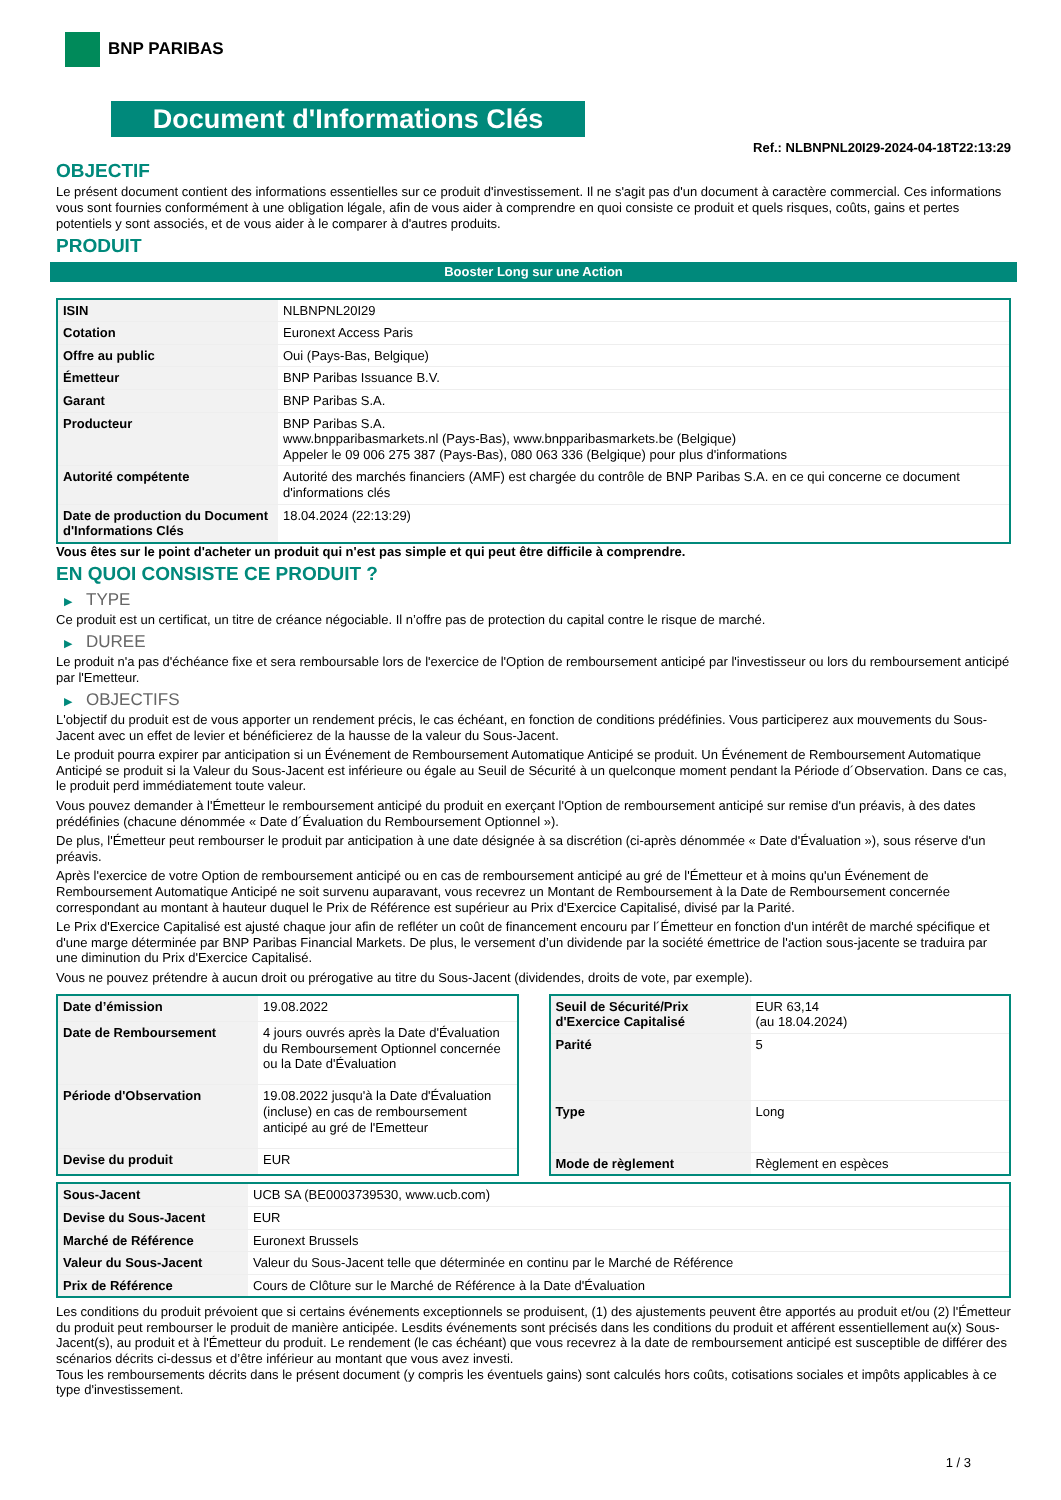BNP PARIBAS
Document d'Informations Clés
Ref.: NLBNPNL20I29-2024-04-18T22:13:29
OBJECTIF
Le présent document contient des informations essentielles sur ce produit d'investissement. Il ne s'agit pas d'un document à caractère commercial. Ces informations vous sont fournies conformément à une obligation légale, afin de vous aider à comprendre en quoi consiste ce produit et quels risques, coûts, gains et pertes potentiels y sont associés, et de vous aider à le comparer à d'autres produits.
PRODUIT
Booster Long sur une Action
| ISIN | NLBNPNL20I29 |
| Cotation | Euronext Access Paris |
| Offre au public | Oui (Pays-Bas, Belgique) |
| Émetteur | BNP Paribas Issuance B.V. |
| Garant | BNP Paribas S.A. |
| Producteur | BNP Paribas S.A. www.bnpparibasmarkets.nl (Pays-Bas), www.bnpparibasmarkets.be (Belgique) Appeler le 09 006 275 387 (Pays-Bas), 080 063 336 (Belgique) pour plus d'informations |
| Autorité compétente | Autorité des marchés financiers (AMF) est chargée du contrôle de BNP Paribas S.A. en ce qui concerne ce document d'informations clés |
| Date de production du Document d'Informations Clés | 18.04.2024 (22:13:29) |
Vous êtes sur le point d'acheter un produit qui n'est pas simple et qui peut être difficile à comprendre.
EN QUOI CONSISTE CE PRODUIT ?
▶ TYPE
Ce produit est un certificat, un titre de créance négociable. Il n’offre pas de protection du capital contre le risque de marché.
▶ DUREE
Le produit n'a pas d'échéance fixe et sera remboursable lors de l'exercice de l'Option de remboursement anticipé par l'investisseur ou lors du remboursement anticipé par l'Emetteur.
▶ OBJECTIFS
L'objectif du produit est de vous apporter un rendement précis, le cas échéant, en fonction de conditions prédéfinies. Vous participerez aux mouvements du Sous-Jacent avec un effet de levier et bénéficierez de la hausse de la valeur du Sous-Jacent.
Le produit pourra expirer par anticipation si un Événement de Remboursement Automatique Anticipé se produit. Un Événement de Remboursement Automatique Anticipé se produit si la Valeur du Sous-Jacent est inférieure ou égale au Seuil de Sécurité à un quelconque moment pendant la Période d´Observation. Dans ce cas, le produit perd immédiatement toute valeur.
Vous pouvez demander à l'Émetteur le remboursement anticipé du produit en exerçant l'Option de remboursement anticipé sur remise d'un préavis, à des dates prédéfinies (chacune dénommée « Date d´Évaluation du Remboursement Optionnel »).
De plus, l'Émetteur peut rembourser le produit par anticipation à une date désignée à sa discrétion (ci-après dénommée « Date d'Évaluation »), sous réserve d'un préavis.
Après l'exercice de votre Option de remboursement anticipé ou en cas de remboursement anticipé au gré de l'Émetteur et à moins qu'un Événement de Remboursement Automatique Anticipé ne soit survenu auparavant, vous recevrez un Montant de Remboursement à la Date de Remboursement concernée correspondant au montant à hauteur duquel le Prix de Référence est supérieur au Prix d'Exercice Capitalisé, divisé par la Parité.
Le Prix d'Exercice Capitalisé est ajusté chaque jour afin de refléter un coût de financement encouru par l´Émetteur en fonction d'un intérêt de marché spécifique et d'une marge déterminée par BNP Paribas Financial Markets. De plus, le versement d’un dividende par la société émettrice de l'action sous-jacente se traduira par une diminution du Prix d'Exercice Capitalisé.
Vous ne pouvez prétendre à aucun droit ou prérogative au titre du Sous-Jacent (dividendes, droits de vote, par exemple).
| Date d’émission | 19.08.2022 |
| Date de Remboursement | 4 jours ouvrés après la Date d'Évaluation du Remboursement Optionnel concernée ou la Date d'Évaluation |
| Période d'Observation | 19.08.2022 jusqu'à la Date d'Évaluation (incluse) en cas de remboursement anticipé au gré de l'Emetteur |
| Devise du produit | EUR |
| Seuil de Sécurité/Prix d'Exercice Capitalisé | EUR 63,14 (au 18.04.2024) |
| Parité | 5 |
| Type | Long |
| Mode de règlement | Règlement en espèces |
| Sous-Jacent | UCB SA (BE0003739530, www.ucb.com) |
| Devise du Sous-Jacent | EUR |
| Marché de Référence | Euronext Brussels |
| Valeur du Sous-Jacent | Valeur du Sous-Jacent telle que déterminée en continu par le Marché de Référence |
| Prix de Référence | Cours de Clôture sur le Marché de Référence à la Date d'Évaluation |
Les conditions du produit prévoient que si certains événements exceptionnels se produisent, (1) des ajustements peuvent être apportés au produit et/ou (2) l'Émetteur du produit peut rembourser le produit de manière anticipée. Lesdits événements sont précisés dans les conditions du produit et afférent essentiellement au(x) Sous-Jacent(s), au produit et à l'Émetteur du produit. Le rendement (le cas échéant) que vous recevrez à la date de remboursement anticipé est susceptible de différer des scénarios décrits ci-dessus et d’être inférieur au montant que vous avez investi.
Tous les remboursements décrits dans le présent document (y compris les éventuels gains) sont calculés hors coûts, cotisations sociales et impôts applicables à ce type d'investissement.
1 / 3